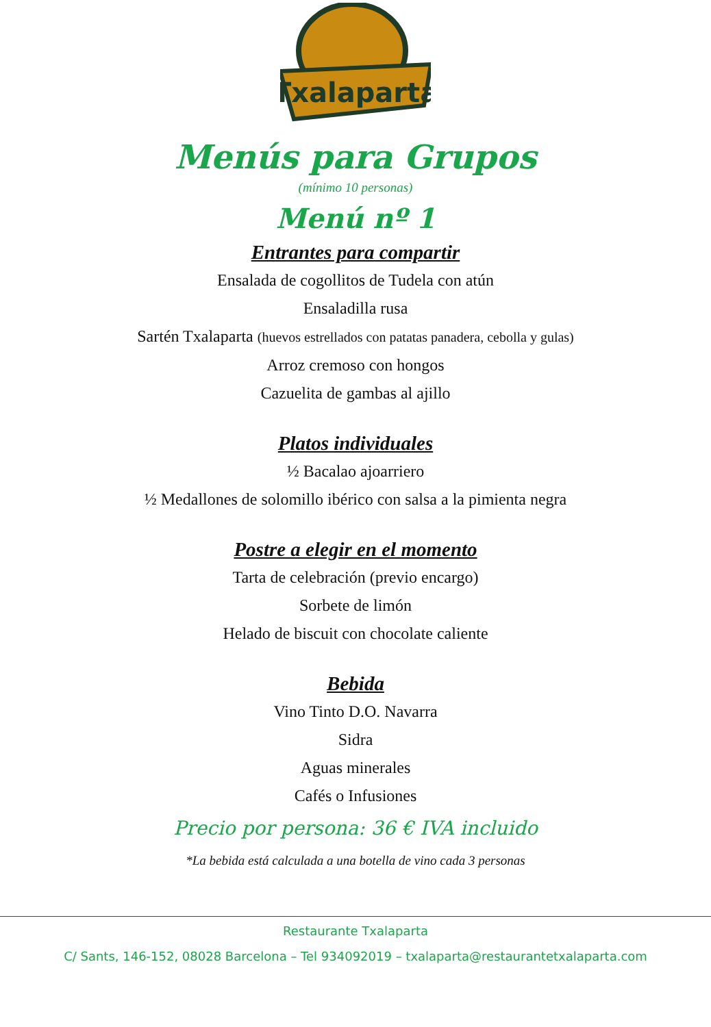Txalaparta
Menús para Grupos
(mínimo 10 personas)
Menú nº 1
Entrantes para compartir
Ensalada de cogollitos de Tudela con atún
Ensaladilla rusa
Sartén Txalaparta (huevos estrellados con patatas panadera, cebolla y gulas)
Arroz cremoso con hongos
Cazuelita de gambas al ajillo
Platos individuales
½ Bacalao ajoarriero
½ Medallones de solomillo ibérico con salsa a la pimienta negra
Postre a elegir en el momento
Tarta de celebración (previo encargo)
Sorbete de limón
Helado de biscuit con chocolate caliente
Bebida
Vino Tinto D.O. Navarra
Sidra
Aguas minerales
Cafés o Infusiones
Precio por persona: 36 € IVA incluido
*La bebida está calculada a una botella de vino cada 3 personas
Restaurante Txalaparta
C/ Sants, 146-152, 08028 Barcelona – Tel 934092019 – txalaparta@restaurantetxalaparta.com